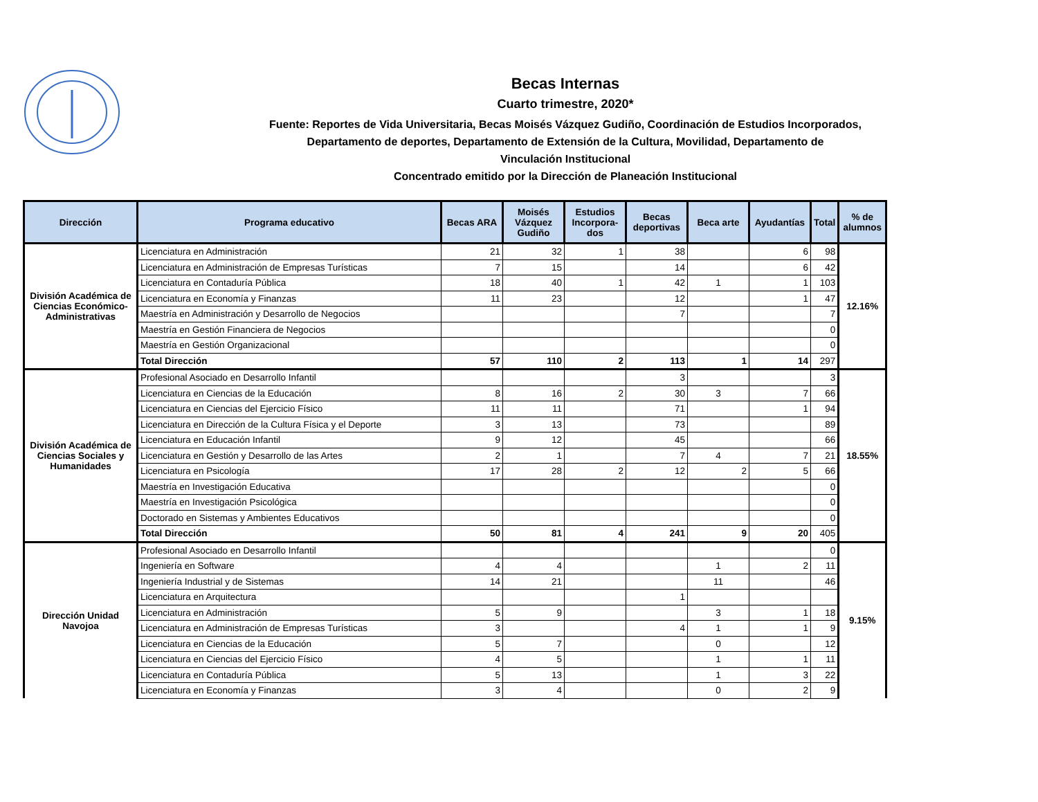Becas Internas
Cuarto trimestre, 2020*
Fuente: Reportes de Vida Universitaria, Becas Moisés Vázquez Gudiño, Coordinación de Estudios Incorporados,
Departamento de deportes, Departamento de Extensión de la Cultura, Movilidad, Departamento de
Vinculación Institucional
Concentrado emitido por la Dirección de Planeación Institucional
| Dirección | Programa educativo | Becas ARA | Moisés Vázquez Gudiño | Estudios Incorpora-dos | Becas deportivas | Beca arte | Ayudantías | Total | % de alumnos |
| --- | --- | --- | --- | --- | --- | --- | --- | --- | --- |
| División Académica de Ciencias Económico-Administrativas | Licenciatura en Administración | 21 | 32 | 1 | 38 | | 6 | 98 | 12.16% |
| | Licenciatura en Administración de Empresas Turísticas | 7 | 15 | | 14 | | 6 | 42 | |
| | Licenciatura en Contaduría Pública | 18 | 40 | 1 | 42 | 1 | 1 | 103 | |
| | Licenciatura en Economía y Finanzas | 11 | 23 | | 12 | | 1 | 47 | |
| | Maestría en Administración y Desarrollo de Negocios | | | | 7 | | | 7 | |
| | Maestría en Gestión Financiera de Negocios | | | | | | | 0 | |
| | Maestría en Gestión Organizacional | | | | | | | 0 | |
| | Total Dirección | 57 | 110 | 2 | 113 | 1 | 14 | 297 | |
| División Académica de Ciencias Sociales y Humanidades | Profesional Asociado en Desarrollo Infantil | | | | 3 | | | 3 | 18.55% |
| | Licenciatura en Ciencias de la Educación | 8 | 16 | 2 | 30 | 3 | 7 | 66 | |
| | Licenciatura en Ciencias del Ejercicio Físico | 11 | 11 | | 71 | | 1 | 94 | |
| | Licenciatura en Dirección de la Cultura Física y el Deporte | 3 | 13 | | 73 | | | 89 | |
| | Licenciatura en Educación Infantil | 9 | 12 | | 45 | | | 66 | |
| | Licenciatura en Gestión y Desarrollo de las Artes | 2 | 1 | | 7 | 4 | 7 | 21 | |
| | Licenciatura en Psicología | 17 | 28 | 2 | 12 | 2 | 5 | 66 | |
| | Maestría en Investigación Educativa | | | | | | | 0 | |
| | Maestría en Investigación Psicológica | | | | | | | 0 | |
| | Doctorado en Sistemas y Ambientes Educativos | | | | | | | 0 | |
| | Total Dirección | 50 | 81 | 4 | 241 | 9 | 20 | 405 | |
| Dirección Unidad Navojoa | Profesional Asociado en Desarrollo Infantil | | | | | | | 0 | 9.15% |
| | Ingeniería en Software | 4 | 4 | | | 1 | 2 | 11 | |
| | Ingeniería Industrial y de Sistemas | 14 | 21 | | | 11 | | 46 | |
| | Licenciatura en Arquitectura | | | | 1 | | | | |
| | Licenciatura en Administración | 5 | 9 | | | 3 | 1 | 18 | |
| | Licenciatura en Administración de Empresas Turísticas | 3 | | | 4 | 1 | 1 | 9 | |
| | Licenciatura en Ciencias de la Educación | 5 | 7 | | | 0 | | 12 | |
| | Licenciatura en Ciencias del Ejercicio Físico | 4 | 5 | | | 1 | 1 | 11 | |
| | Licenciatura en Contaduría Pública | 5 | 13 | | | 1 | 3 | 22 | |
| | Licenciatura en Economía y Finanzas | 3 | 4 | | | 0 | 2 | 9 | |